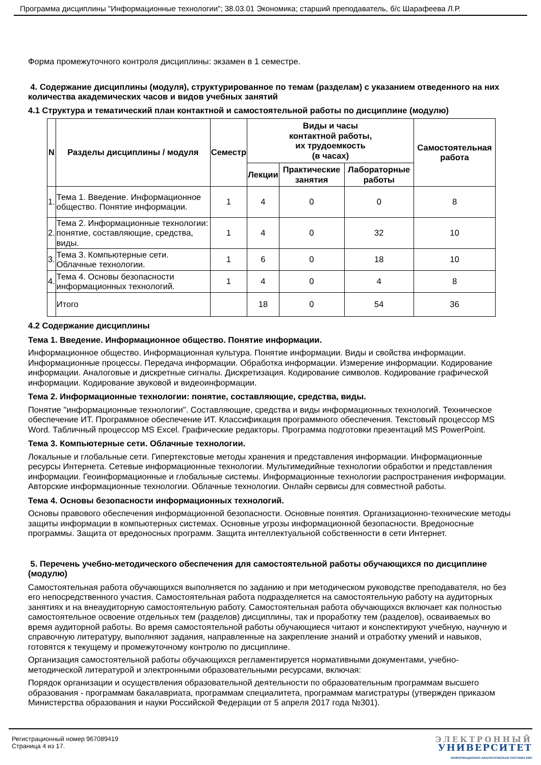Программа дисциплины "Информационные технологии"; 38.03.01 Экономика; старший преподаватель, б/с Шарафеева Л.Р.
Форма промежуточного контроля дисциплины: экзамен в 1 семестре.
4. Содержание дисциплины (модуля), структурированное по темам (разделам) с указанием отведенного на них количества академических часов и видов учебных занятий
4.1 Структура и тематический план контактной и самостоятельной работы по дисциплине (модулю)
| N | Разделы дисциплины / модуля | Семестр | Виды и часы контактной работы, их трудоемкость (в часах) | | | Самостоятельная работа |
| --- | --- | --- | --- | --- | --- | --- |
| | | | Лекции | Практические занятия | Лабораторные работы | |
| 1. | Тема 1. Введение. Информационное общество. Понятие информации. | 1 | 4 | 0 | 0 | 8 |
| 2. | Тема 2. Информационные технологии: понятие, составляющие, средства, виды. | 1 | 4 | 0 | 32 | 10 |
| 3. | Тема 3. Компьютерные сети. Облачные технологии. | 1 | 6 | 0 | 18 | 10 |
| 4. | Тема 4. Основы безопасности информационных технологий. | 1 | 4 | 0 | 4 | 8 |
| | Итого | | 18 | 0 | 54 | 36 |
4.2 Содержание дисциплины
Тема 1. Введение. Информационное общество. Понятие информации.
Информационное общество. Информационная культура. Понятие информации. Виды и свойства информации. Информационные процессы. Передача информации. Обработка информации. Измерение информации. Кодирование информации. Аналоговые и дискретные сигналы. Дискретизация. Кодирование символов. Кодирование графической информации. Кодирование звуковой и видеоинформации.
Тема 2. Информационные технологии: понятие, составляющие, средства, виды.
Понятие "информационные технологии". Составляющие, средства и виды информационных технологий. Техническое обеспечение ИТ. Программное обеспечение ИТ. Классификация программного обеспечения. Текстовый процессор MS Word. Табличный процессор MS Excel. Графические редакторы. Программа подготовки презентаций MS PowerPoint.
Тема 3. Компьютерные сети. Облачные технологии.
Локальные и глобальные сети. Гипертекстовые методы хранения и представления информации. Информационные ресурсы Интернета. Сетевые информационные технологии. Мультимедийные технологии обработки и представления информации. Геоинформационные и глобальные системы. Информационные технологии распространения информации. Авторские информационные технологии. Облачные технологии. Онлайн сервисы для совместной работы.
Тема 4. Основы безопасности информационных технологий.
Основы правового обеспечения информационной безопасности. Основные понятия. Организационно-технические методы защиты информации в компьютерных системах. Основные угрозы информационной безопасности. Вредоносные программы. Защита от вредоносных программ. Защита интеллектуальной собственности в сети Интернет.
5. Перечень учебно-методического обеспечения для самостоятельной работы обучающихся по дисциплине (модулю)
Самостоятельная работа обучающихся выполняется по заданию и при методическом руководстве преподавателя, но без его непосредственного участия. Самостоятельная работа подразделяется на самостоятельную работу на аудиторных занятиях и на внеаудиторную самостоятельную работу. Самостоятельная работа обучающихся включает как полностью самостоятельное освоение отдельных тем (разделов) дисциплины, так и проработку тем (разделов), осваиваемых во время аудиторной работы. Во время самостоятельной работы обучающиеся читают и конспектируют учебную, научную и справочную литературу, выполняют задания, направленные на закрепление знаний и отработку умений и навыков, готовятся к текущему и промежуточному контролю по дисциплине.
Организация самостоятельной работы обучающихся регламентируется нормативными документами, учебно-методической литературой и электронными образовательными ресурсами, включая:
Порядок организации и осуществления образовательной деятельности по образовательным программам высшего образования - программам бакалавриата, программам специалитета, программам магистратуры (утвержден приказом Министерства образования и науки Российской Федерации от 5 апреля 2017 года №301).
Регистрационный номер 967089419
Страница 4 из 17.
ЭЛЕКТРОННЫЙ
УНИВЕРСИТЕТ
ИНФОРМАЦИОННО-АНАЛИТИЧЕСКАЯ СИСТЕМА КФУ